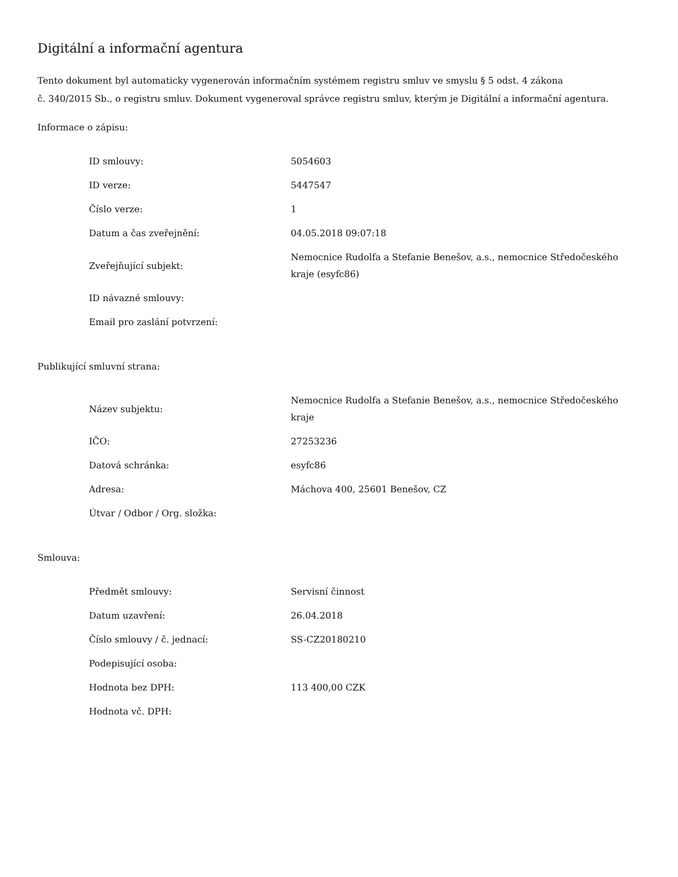Digitální a informační agentura
Tento dokument byl automaticky vygenerován informačním systémem registru smluv ve smyslu § 5 odst. 4 zákona
č. 340/2015 Sb., o registru smluv. Dokument vygeneroval správce registru smluv, kterým je Digitální a informační agentura.
Informace o zápisu:
| ID smlouvy: | 5054603 |
| ID verze: | 5447547 |
| Číslo verze: | 1 |
| Datum a čas zveřejnění: | 04.05.2018 09:07:18 |
| Zveřejňující subjekt: | Nemocnice Rudolfa a Stefanie Benešov, a.s., nemocnice Středočeského kraje (esyfc86) |
| ID návazné smlouvy: | |
| Email pro zaslání potvrzení: | |
Publikující smluvní strana:
| Název subjektu: | Nemocnice Rudolfa a Stefanie Benešov, a.s., nemocnice Středočeského kraje |
| IČO: | 27253236 |
| Datová schránka: | esyfc86 |
| Adresa: | Máchova 400, 25601 Benešov, CZ |
| Útvar / Odbor / Org. složka: | |
Smlouva:
| Předmět smlouvy: | Servisní činnost |
| Datum uzavření: | 26.04.2018 |
| Číslo smlouvy / č. jednací: | SS-CZ20180210 |
| Podepisující osoba: | |
| Hodnota bez DPH: | 113 400,00 CZK |
| Hodnota vč. DPH: | |